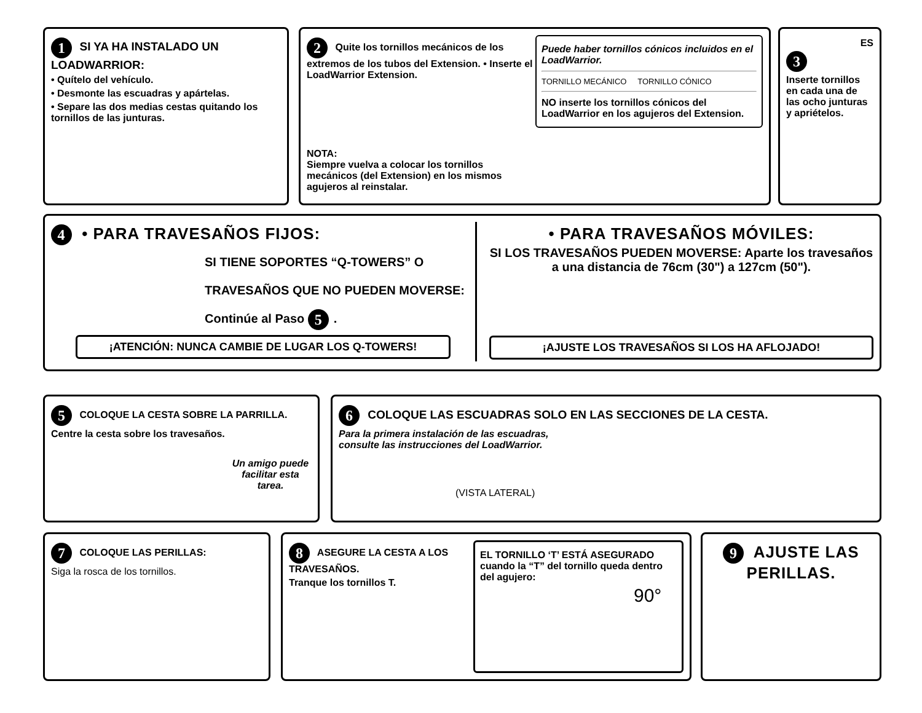1 SI YA HA INSTALADO UN LOADWARRIOR:
• Quítelo del vehículo.
• Desmonte las escuadras y apártelas.
• Separe las dos medias cestas quitando los tornillos de las junturas.
2 Quite los tornillos mecánicos de los extremos de los tubos del Extension. • Inserte el LoadWarrior Extension.
NOTA:
Siempre vuelva a colocar los tornillos mecánicos (del Extension) en los mismos agujeros al reinstalar.
Puede haber tornillos cónicos incluidos en el LoadWarrior.
TORNILLO MECÁNICO TORNILLO CÓNICO
NO inserte los tornillos cónicos del LoadWarrior en los agujeros del Extension.
ES
3
Inserte tornillos en cada una de las ocho junturas y apriételos.
4 • PARA TRAVESAÑOS FIJOS:
SI TIENE SOPORTES “Q-TOWERS” O TRAVESAÑOS QUE NO PUEDEN MOVERSE: Continúe al Paso 5.
¡ATENCIÓN: NUNCA CAMBIE DE LUGAR LOS Q-TOWERS!
• PARA TRAVESAÑOS MÓVILES:
SI LOS TRAVESAÑOS PUEDEN MOVERSE: Aparte los travesaños a una distancia de 76cm (30") a 127cm (50").
¡AJUSTE LOS TRAVESAÑOS SI LOS HA AFLOJADO!
5 COLOQUE LA CESTA SOBRE LA PARRILLA.
Centre la cesta sobre los travesaños.
Un amigo puede facilitar esta tarea.
6 COLOQUE LAS ESCUADRAS SOLO EN LAS SECCIONES DE LA CESTA.
Para la primera instalación de las escuadras,
consulte las instrucciones del LoadWarrior.
(VISTA LATERAL)
7 COLOQUE LAS PERILLAS:
Siga la rosca de los tornillos.
8 ASEGURE LA CESTA A LOS TRAVESAÑOS.
Tranque los tornillos T.
EL TORNILLO ‘T’ ESTÁ ASEGURADO cuando la “T” del tornillo queda dentro del agujero:
90°
9 AJUSTE LAS PERILLAS.